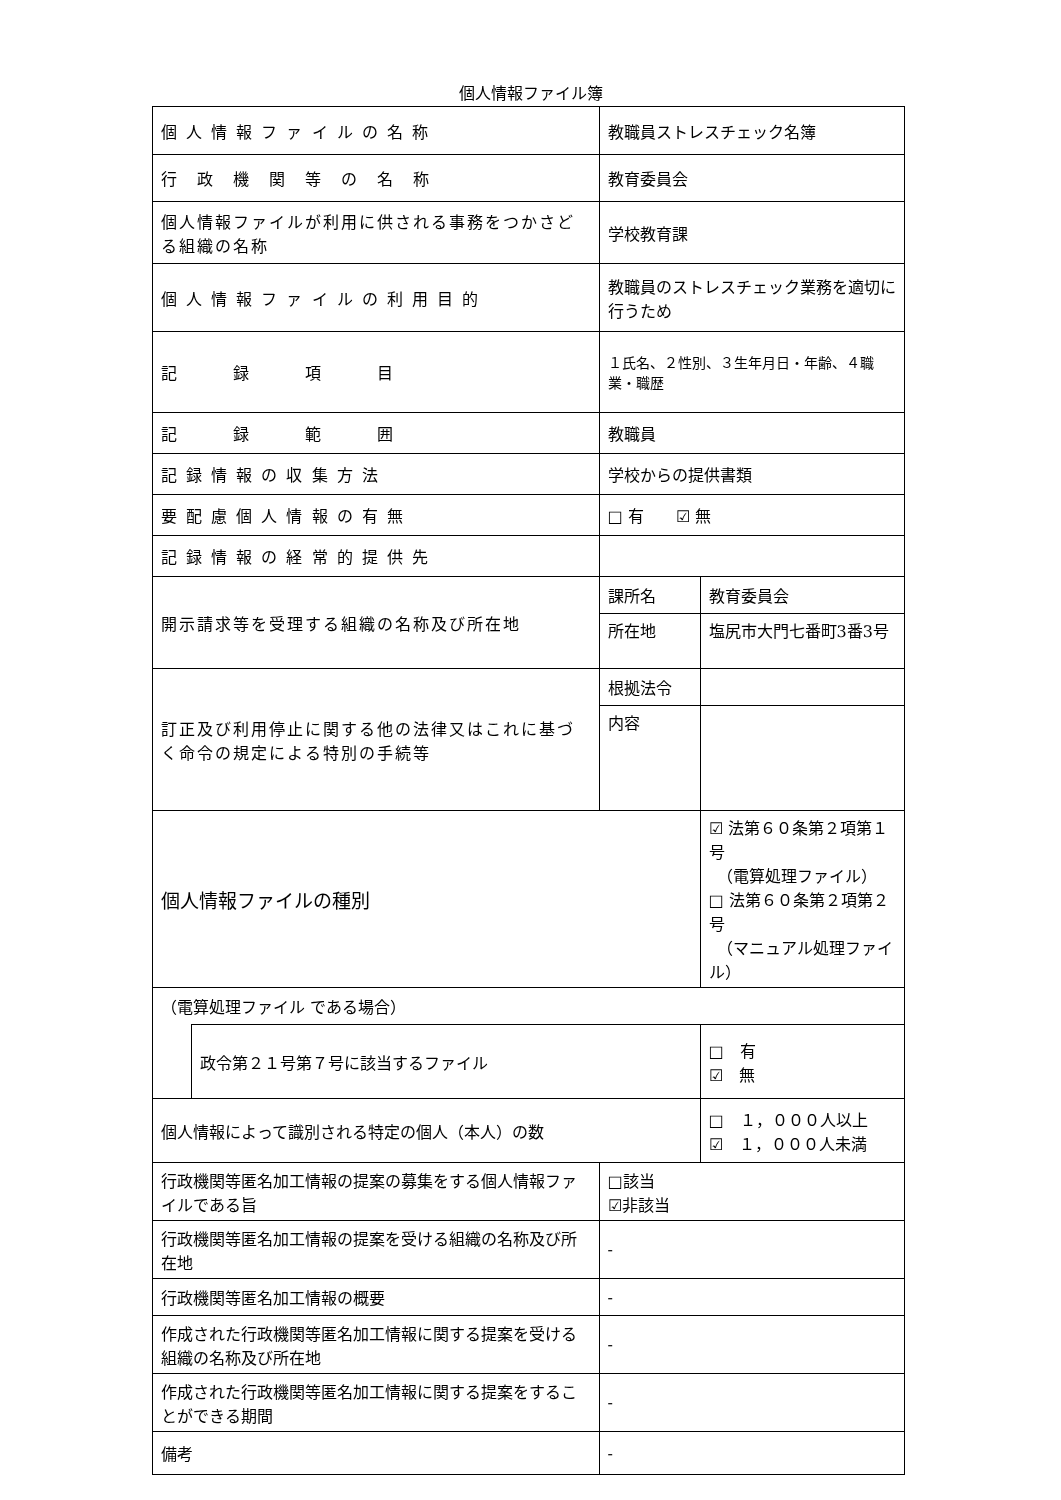個人情報ファイル簿
| 個 人 情 報 フ ァ イ ル の 名 称 | | 教職員ストレスチェック名簿 | | |
| 行 政 機 関 等 の 名 称 | | 教育委員会 | | |
| 個人情報ファイルが利用に供される事務をつかさどる組織の名称 | | 学校教育課 | | |
| 個 人 情 報 フ ァ イ ル の 利 用 目 的 | | 教職員のストレスチェック業務を適切に行うため | | |
| 記 録 項 目 | | １氏名、２性別、３生年月日・年齢、４職業・職歴 | | |
| 記 録 範 囲 | | 教職員 | | |
| 記 録 情 報 の 収 集 方 法 | | 学校からの提供書類 | | |
| 要 配 慮 個 人 情 報 の 有 無 | | □ 有 ☑ 無 | | |
| 記 録 情 報 の 経 常 的 提 供 先 | | | | |
| 開示請求等を受理する組織の名称及び所在地 | | 課所名 | 教育委員会 | |
| | | 所在地 | 塩尻市大門七番町3番3号 | |
| 訂正及び利用停止に関する他の法律又はこれに基づく命令の規定による特別の手続等 | | 根拠法令 | | |
| | | 内容 | | |
| 個人情報ファイルの種別 | | | | ☑ 法第６０条第２項第１号 （電算処理ファイル） □ 法第６０条第２項第２号 （マニュアル処理ファイル） |
| （電算処理ファイル である場合） | | | | |
| | 政令第２１号第７号に該当するファイル | | | □ 有 ☑ 無 |
| 個人情報によって識別される特定の個人（本人）の数 | | | | □ １，０００人以上 ☑ １，０００人未満 |
| 行政機関等匿名加工情報の提案の募集をする個人情報ファイルである旨 | | □該当 ☑非該当 | | |
| 行政機関等匿名加工情報の提案を受ける組織の名称及び所在地 | | - | | |
| 行政機関等匿名加工情報の概要 | | - | | |
| 作成された行政機関等匿名加工情報に関する提案を受ける組織の名称及び所在地 | | - | | |
| 作成された行政機関等匿名加工情報に関する提案をすることができる期間 | | - | | |
| 備考 | | - | | |